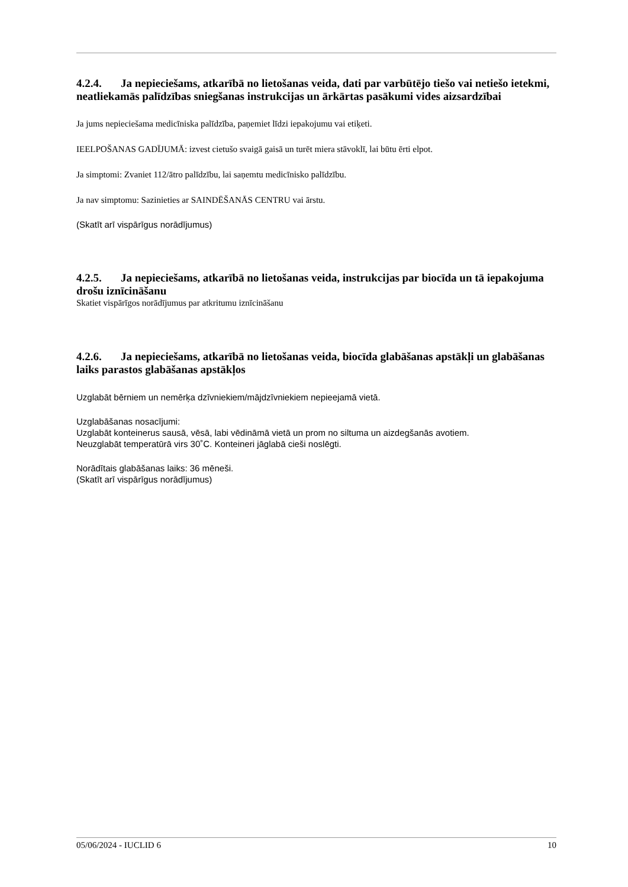4.2.4. Ja nepieciešams, atkarībā no lietošanas veida, dati par varbūtējo tiešo vai netiešo ietekmi, neatliekamās palīdzības sniegšanas instrukcijas un ārkārtas pasākumi vides aizsardzībai
Ja jums nepieciešama medicīniska palīdzība, paņemiet līdzi iepakojumu vai etiķeti.
IEELPOŠANAS GADĪJUMĀ: izvest cietušo svaigā gaisā un turēt miera stāvoklī, lai būtu ērti elpot.
Ja simptomi: Zvaniet 112/ātro palīdzību, lai saņemtu medicīnisko palīdzību.
Ja nav simptomu: Sazinieties ar SAINDĒŠANĀS CENTRU vai ārstu.
(Skatīt arī vispārīgus norādījumus)
4.2.5. Ja nepieciešams, atkarībā no lietošanas veida, instrukcijas par biocīda un tā iepakojuma drošu iznīcināšanu
Skatiet vispārīgos norādījumus par atkritumu iznīcināšanu
4.2.6. Ja nepieciešams, atkarībā no lietošanas veida, biocīda glabāšanas apstākļi un glabāšanas laiks parastos glabāšanas apstākļos
Uzglabāt bērniem un nemērķa dzīvniekiem/mājdzīvniekiem nepieejamā vietā.
Uzglabāšanas nosacījumi:
Uzglabāt konteinerus sausā, vēsā, labi vēdināmā vietā un prom no siltuma un aizdegšanās avotiem.
Neuzglabāt temperatūrā virs 30˚C. Konteineri jāglabā cieši noslēgti.
Norādītais glabāšanas laiks: 36 mēneši.
(Skatīt arī vispārīgus norādījumus)
05/06/2024 - IUCLID 6 10